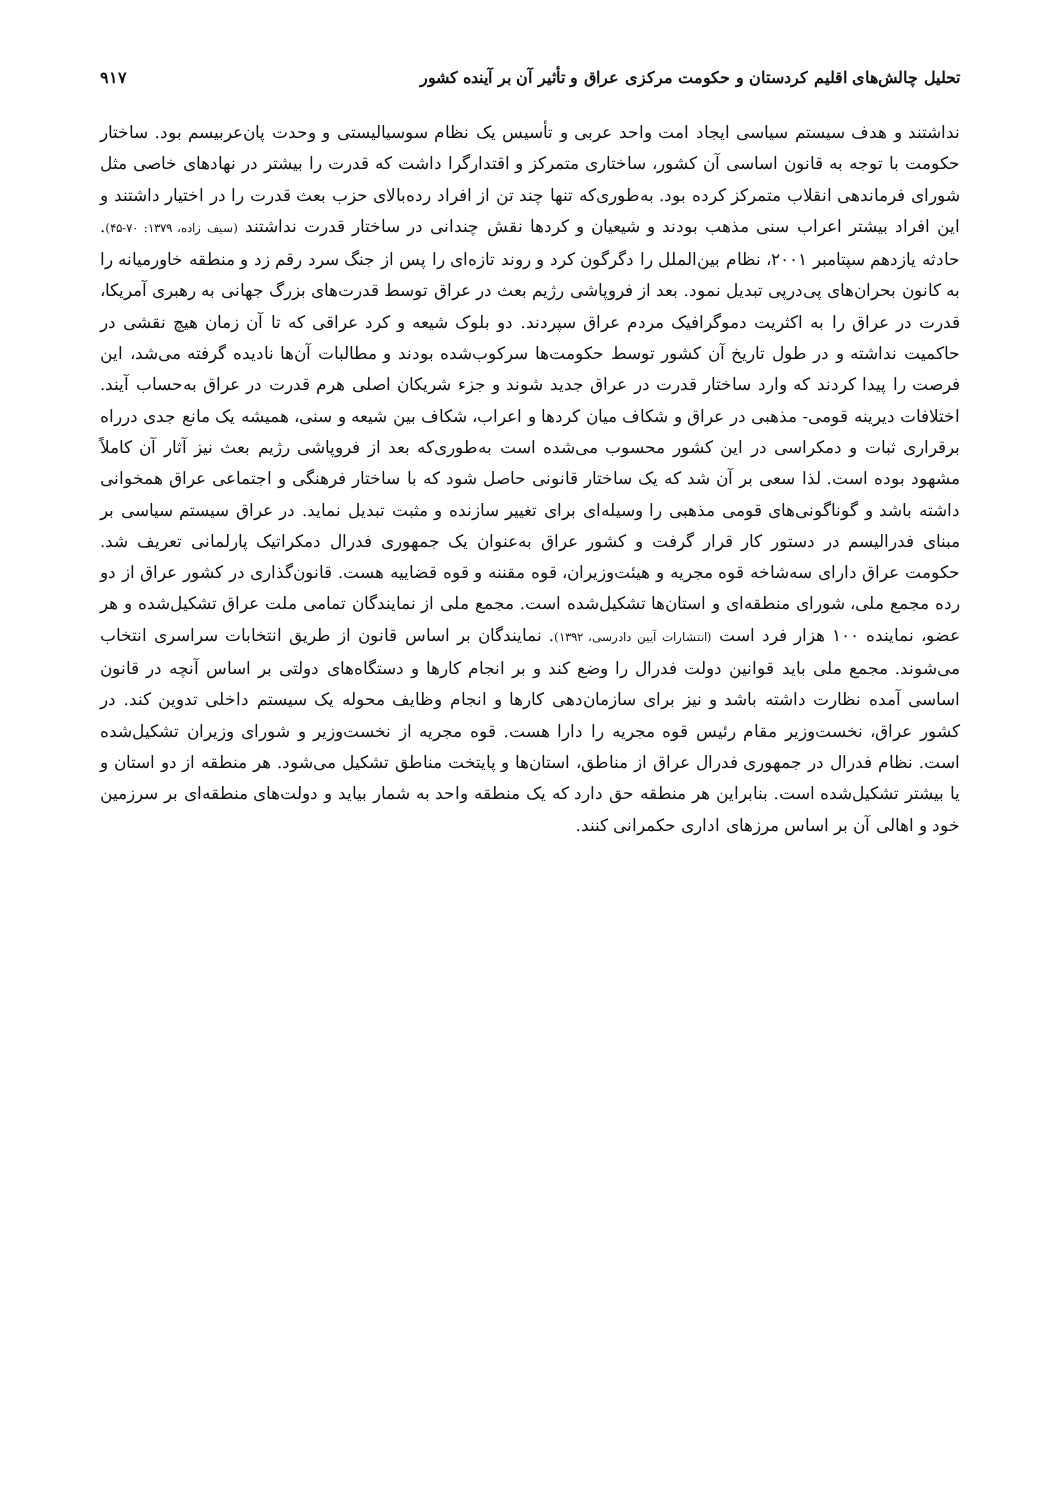تحلیل چالش‌های اقلیم کردستان و حکومت مرکزی عراق و تأثیر آن بر آینده کشور ۹۱۷
نداشتند و هدف سیستم سیاسی ایجاد امت واحد عربی و تأسیس یک نظام سوسیالیستی و وحدت پان‌عربیسم بود. ساختار حکومت با توجه به قانون اساسی آن کشور، ساختاری متمرکز و اقتدارگرا داشت که قدرت را بیشتر در نهادهای خاصی مثل شورای فرماندهی انقلاب متمرکز کرده بود. به‌طوری‌که تنها چند تن از افراد رده‌بالای حزب بعث قدرت را در اختیار داشتند و این افراد بیشتر اعراب سنی مذهب بودند و شیعیان و کردها نقش چندانی در ساختار قدرت نداشتند (سیف زاده، ۱۳۷۹: ۷۰-۴۵). حادثه یازدهم سپتامبر ۲۰۰۱، نظام بین‌الملل را دگرگون کرد و روند تازه‌ای را پس از جنگ سرد رقم زد و منطقه خاورمیانه را به کانون بحران‌های پی‌درپی تبدیل نمود. بعد از فروپاشی رژیم بعث در عراق توسط قدرت‌های بزرگ جهانی به رهبری آمریکا، قدرت در عراق را به اکثریت دموگرافیک مردم عراق سپردند. دو بلوک شیعه و کرد عراقی که تا آن زمان هیچ نقشی در حاکمیت نداشته و در طول تاریخ آن کشور توسط حکومت‌ها سرکوب‌شده بودند و مطالبات آن‌ها نادیده گرفته می‌شد، این فرصت را پیدا کردند که وارد ساختار قدرت در عراق جدید شوند و جزء شریکان اصلی هرم قدرت در عراق به‌حساب آیند. اختلافات دیرینه قومی- مذهبی در عراق و شکاف میان کردها و اعراب، شکاف بین شیعه و سنی، همیشه یک مانع جدی درراه برقراری ثبات و دمکراسی در این کشور محسوب می‌شده است به‌طوری‌که بعد از فروپاشی رژیم بعث نیز آثار آن کاملاً مشهود بوده است. لذا سعی بر آن شد که یک ساختار قانونی حاصل شود که با ساختار فرهنگی و اجتماعی عراق همخوانی داشته باشد و گوناگونی‌های قومی مذهبی را وسیله‌ای برای تغییر سازنده و مثبت تبدیل نماید. در عراق سیستم سیاسی بر مبنای فدرالیسم در دستور کار قرار گرفت و کشور عراق به‌عنوان یک جمهوری فدرال دمکراتیک پارلمانی تعریف شد. حکومت عراق دارای سه‌شاخه قوه مجریه و هیئت‌وزیران، قوه مقننه و قوه قضاییه هست. قانون‌گذاری در کشور عراق از دو رده مجمع ملی، شورای منطقه‌ای و استان‌ها تشکیل‌شده است. مجمع ملی از نمایندگان تمامی ملت عراق تشکیل‌شده و هر عضو، نماینده ۱۰۰ هزار فرد است (انتشارات آیین دادرسی، ۱۳۹۲). نمایندگان بر اساس قانون از طریق انتخابات سراسری انتخاب می‌شوند. مجمع ملی باید قوانین دولت فدرال را وضع کند و بر انجام کارها و دستگاه‌های دولتی بر اساس آنچه در قانون اساسی آمده نظارت داشته باشد و نیز برای سازمان‌دهی کارها و انجام وظایف محوله یک سیستم داخلی تدوین کند. در کشور عراق، نخست‌وزیر مقام رئیس قوه مجریه را دارا هست. قوه مجریه از نخست‌وزیر و شورای وزیران تشکیل‌شده است. نظام فدرال در جمهوری فدرال عراق از مناطق، استان‌ها و پایتخت مناطق تشکیل می‌شود. هر منطقه از دو استان و یا بیشتر تشکیل‌شده است. بنابراین هر منطقه حق دارد که یک منطقه واحد به شمار بیاید و دولت‌های منطقه‌ای بر سرزمین خود و اهالی آن بر اساس مرزهای اداری حکمرانی کنند.